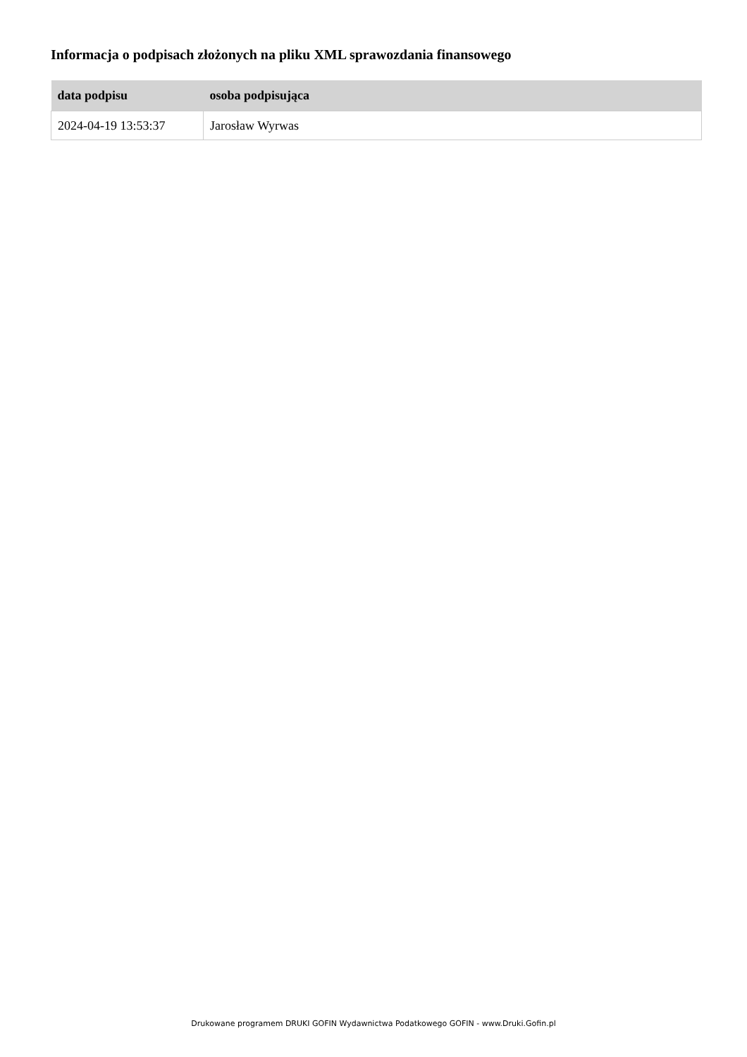Informacja o podpisach złożonych na pliku XML sprawozdania finansowego
| data podpisu | osoba podpisująca |
| --- | --- |
| 2024-04-19 13:53:37 | Jarosław Wyrwas |
Drukowane programem DRUKI GOFIN Wydawnictwa Podatkowego GOFIN - www.Druki.Gofin.pl